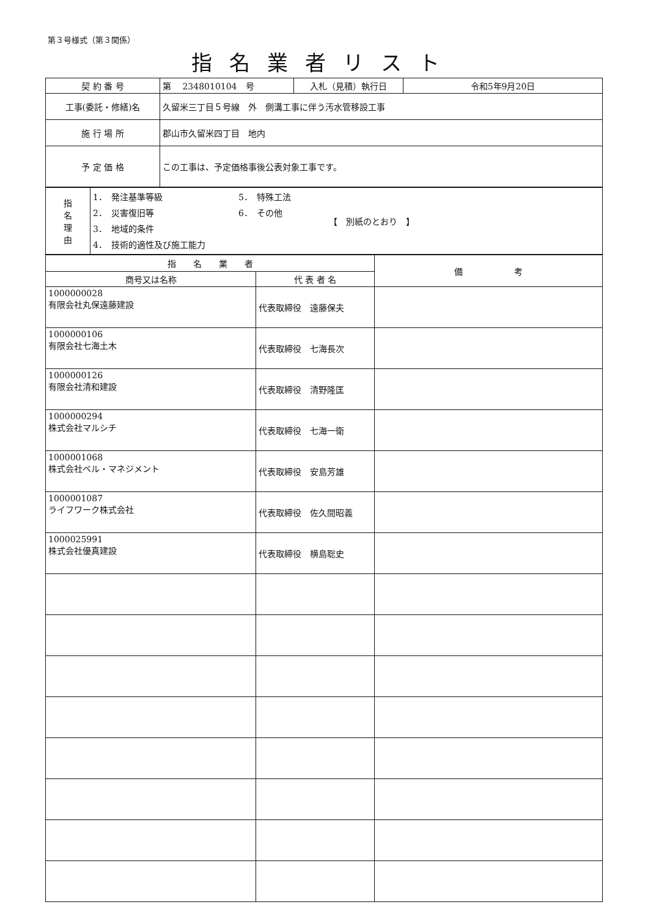第３号様式（第３関係）
指名業者リスト
| 契 約 番 号 | 第 2348010104 号 | 入札（見積）執行日 | 令和5年9月20日 |
| 工事(委託・修繕)名 | 久留米三丁目５号線 外 側溝工事に伴う汚水管移設工事 | | |
| 施 行 場 所 | 郡山市久留米四丁目 地内 | | |
| 予 定 価 格 | この工事は、予定価格事後公表対象工事です。 | | |
| 指 名 理 由 | 1． 発注基準等級 2． 災害復旧等 3． 地域的条件 4． 技術的適性及び施工能力 | 5． 特殊工法 6． その他 | 【 別紙のとおり 】 |
| 指 名 業 者 | | 備 考 |
| --- | --- | --- |
| 商号又は名称 | 代 表 者 名 | |
| 1000000028 有限会社丸保遠藤建設 | 代表取締役 遠藤保夫 | |
| 1000000106 有限会社七海土木 | 代表取締役 七海長次 | |
| 1000000126 有限会社清和建設 | 代表取締役 清野隆匡 | |
| 1000000294 株式会社マルシチ | 代表取締役 七海一衛 | |
| 1000001068 株式会社ベル・マネジメント | 代表取締役 安島芳雄 | |
| 1000001087 ライフワーク株式会社 | 代表取締役 佐久間昭義 | |
| 1000025991 株式会社優真建設 | 代表取締役 横島聡史 | |